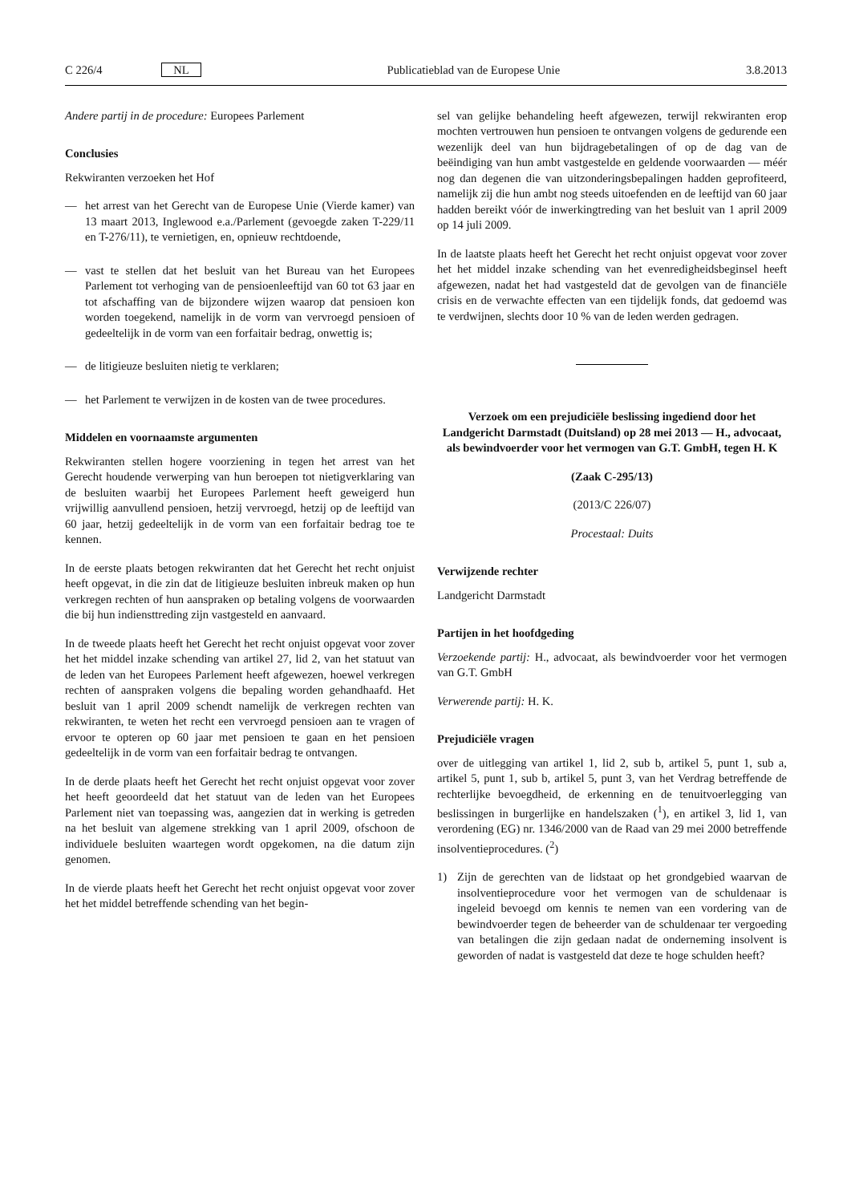C 226/4 NL Publicatieblad van de Europese Unie 3.8.2013
Andere partij in de procedure: Europees Parlement
Conclusies
Rekwiranten verzoeken het Hof
— het arrest van het Gerecht van de Europese Unie (Vierde kamer) van 13 maart 2013, Inglewood e.a./Parlement (gevoegde zaken T-229/11 en T-276/11), te vernietigen, en, opnieuw rechtdoende,
— vast te stellen dat het besluit van het Bureau van het Europees Parlement tot verhoging van de pensioenleeftijd van 60 tot 63 jaar en tot afschaffing van de bijzondere wijzen waarop dat pensioen kon worden toegekend, namelijk in de vorm van vervroegd pensioen of gedeeltelijk in de vorm van een forfaitair bedrag, onwettig is;
— de litigieuze besluiten nietig te verklaren;
— het Parlement te verwijzen in de kosten van de twee procedures.
Middelen en voornaamste argumenten
Rekwiranten stellen hogere voorziening in tegen het arrest van het Gerecht houdende verwerping van hun beroepen tot nietigverklaring van de besluiten waarbij het Europees Parlement heeft geweigerd hun vrijwillig aanvullend pensioen, hetzij vervroegd, hetzij op de leeftijd van 60 jaar, hetzij gedeeltelijk in de vorm van een forfaitair bedrag toe te kennen.
In de eerste plaats betogen rekwiranten dat het Gerecht het recht onjuist heeft opgevat, in die zin dat de litigieuze besluiten inbreuk maken op hun verkregen rechten of hun aanspraken op betaling volgens de voorwaarden die bij hun indiensttreding zijn vastgesteld en aanvaard.
In de tweede plaats heeft het Gerecht het recht onjuist opgevat voor zover het het middel inzake schending van artikel 27, lid 2, van het statuut van de leden van het Europees Parlement heeft afgewezen, hoewel verkregen rechten of aanspraken volgens die bepaling worden gehandhaafd. Het besluit van 1 april 2009 schendt namelijk de verkregen rechten van rekwiranten, te weten het recht een vervroegd pensioen aan te vragen of ervoor te opteren op 60 jaar met pensioen te gaan en het pensioen gedeeltelijk in de vorm van een forfaitair bedrag te ontvangen.
In de derde plaats heeft het Gerecht het recht onjuist opgevat voor zover het heeft geoordeeld dat het statuut van de leden van het Europees Parlement niet van toepassing was, aangezien dat in werking is getreden na het besluit van algemene strekking van 1 april 2009, ofschoon de individuele besluiten waartegen wordt opgekomen, na die datum zijn genomen.
In de vierde plaats heeft het Gerecht het recht onjuist opgevat voor zover het het middel betreffende schending van het begin-
sel van gelijke behandeling heeft afgewezen, terwijl rekwiranten erop mochten vertrouwen hun pensioen te ontvangen volgens de gedurende een wezenlijk deel van hun bijdragebetalingen of op de dag van de beëindiging van hun ambt vastgestelde en geldende voorwaarden — méér nog dan degenen die van uitzonderingsbepalingen hadden geprofiteerd, namelijk zij die hun ambt nog steeds uitoefenden en de leeftijd van 60 jaar hadden bereikt vóór de inwerkingtreding van het besluit van 1 april 2009 op 14 juli 2009.
In de laatste plaats heeft het Gerecht het recht onjuist opgevat voor zover het het middel inzake schending van het evenredigheidsbeginsel heeft afgewezen, nadat het had vastgesteld dat de gevolgen van de financiële crisis en de verwachte effecten van een tijdelijk fonds, dat gedoemd was te verdwijnen, slechts door 10 % van de leden werden gedragen.
Verzoek om een prejudiciële beslissing ingediend door het Landgericht Darmstadt (Duitsland) op 28 mei 2013 — H., advocaat, als bewindvoerder voor het vermogen van G.T. GmbH, tegen H. K
(Zaak C-295/13)
(2013/C 226/07)
Procestaal: Duits
Verwijzende rechter
Landgericht Darmstadt
Partijen in het hoofdgeding
Verzoekende partij: H., advocaat, als bewindvoerder voor het vermogen van G.T. GmbH
Verwerende partij: H. K.
Prejudiciële vragen
over de uitlegging van artikel 1, lid 2, sub b, artikel 5, punt 1, sub a, artikel 5, punt 1, sub b, artikel 5, punt 3, van het Verdrag betreffende de rechterlijke bevoegdheid, de erkenning en de tenuitvoerlegging van beslissingen in burgerlijke en handelszaken (<sup>1</sup>), en artikel 3, lid 1, van verordening (EG) nr. 1346/2000 van de Raad van 29 mei 2000 betreffende insolventieprocedures. (<sup>2</sup>)
1) Zijn de gerechten van de lidstaat op het grondgebied waarvan de insolventieprocedure voor het vermogen van de schuldenaar is ingeleid bevoegd om kennis te nemen van een vordering van de bewindvoerder tegen de beheerder van de schuldenaar ter vergoeding van betalingen die zijn gedaan nadat de onderneming insolvent is geworden of nadat is vastgesteld dat deze te hoge schulden heeft?